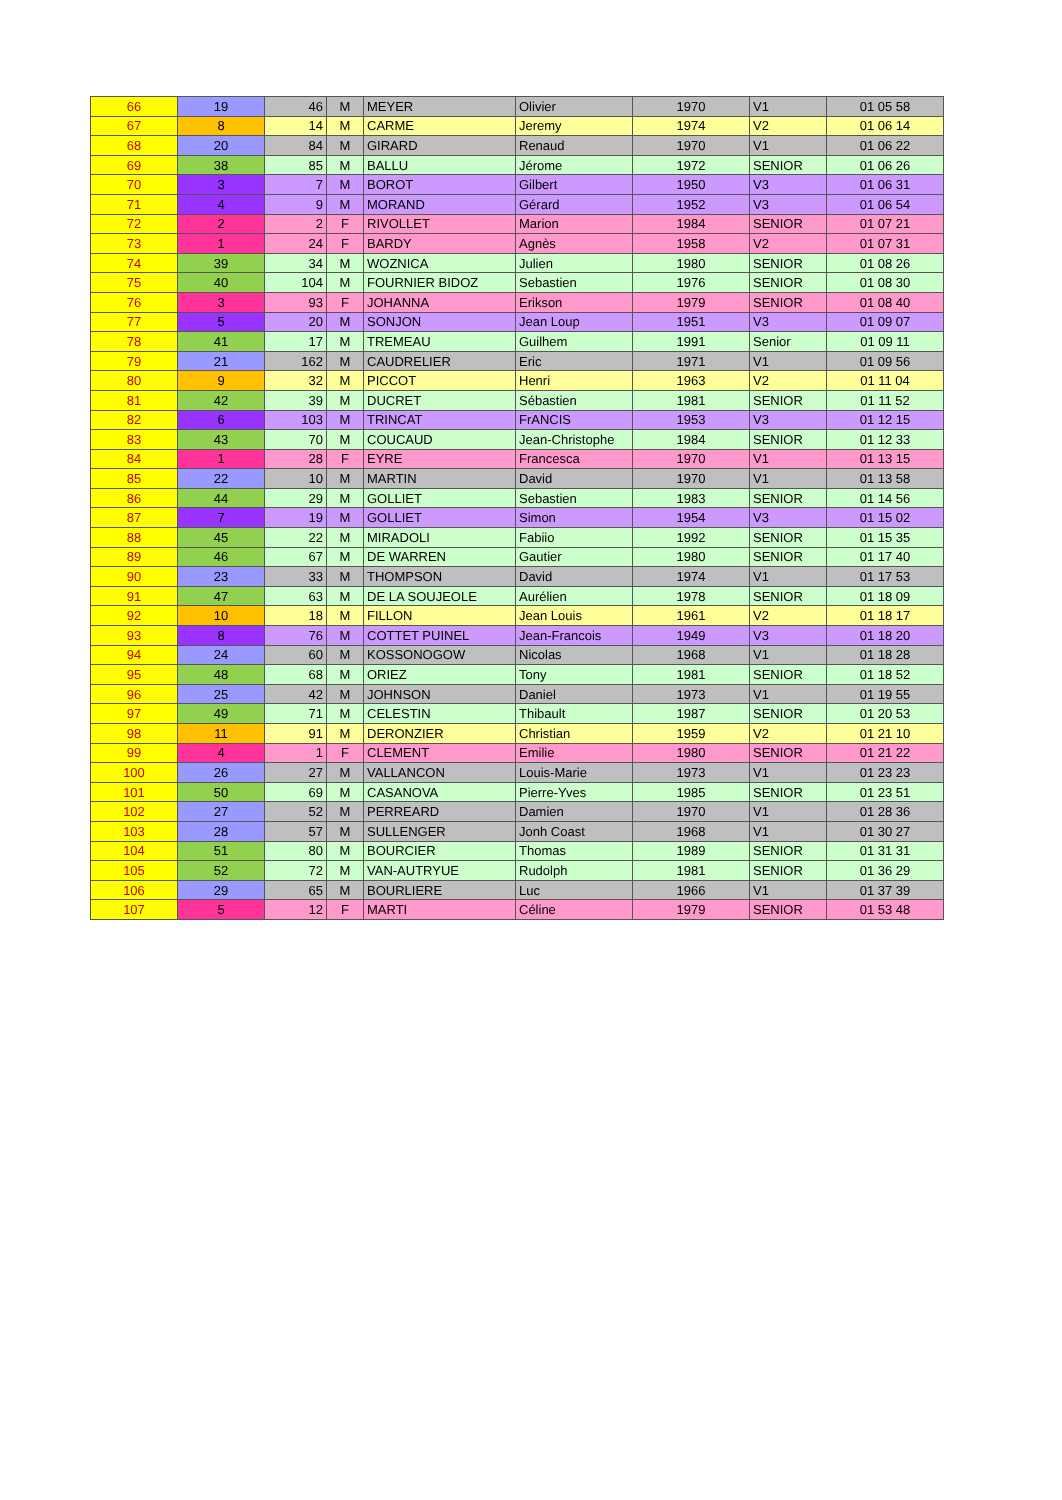| 66 | 19 | 46 | M | MEYER | Olivier | 1970 | V1 | 01 05 58 |
| 67 | 8 | 14 | M | CARME | Jeremy | 1974 | V2 | 01 06 14 |
| 68 | 20 | 84 | M | GIRARD | Renaud | 1970 | V1 | 01 06 22 |
| 69 | 38 | 85 | M | BALLU | Jérome | 1972 | SENIOR | 01 06 26 |
| 70 | 3 | 7 | M | BOROT | Gilbert | 1950 | V3 | 01 06 31 |
| 71 | 4 | 9 | M | MORAND | Gérard | 1952 | V3 | 01 06 54 |
| 72 | 2 | 2 | F | RIVOLLET | Marion | 1984 | SENIOR | 01 07 21 |
| 73 | 1 | 24 | F | BARDY | Agnès | 1958 | V2 | 01 07 31 |
| 74 | 39 | 34 | M | WOZNICA | Julien | 1980 | SENIOR | 01 08 26 |
| 75 | 40 | 104 | M | FOURNIER BIDOZ | Sebastien | 1976 | SENIOR | 01 08 30 |
| 76 | 3 | 93 | F | JOHANNA | Erikson | 1979 | SENIOR | 01 08 40 |
| 77 | 5 | 20 | M | SONJON | Jean Loup | 1951 | V3 | 01 09 07 |
| 78 | 41 | 17 | M | TREMEAU | Guilhem | 1991 | Senior | 01 09 11 |
| 79 | 21 | 162 | M | CAUDRELIER | Eric | 1971 | V1 | 01 09 56 |
| 80 | 9 | 32 | M | PICCOT | Henri | 1963 | V2 | 01 11 04 |
| 81 | 42 | 39 | M | DUCRET | Sébastien | 1981 | SENIOR | 01 11 52 |
| 82 | 6 | 103 | M | TRINCAT | FrANCIS | 1953 | V3 | 01 12 15 |
| 83 | 43 | 70 | M | COUCAUD | Jean-Christophe | 1984 | SENIOR | 01 12 33 |
| 84 | 1 | 28 | F | EYRE | Francesca | 1970 | V1 | 01 13 15 |
| 85 | 22 | 10 | M | MARTIN | David | 1970 | V1 | 01 13 58 |
| 86 | 44 | 29 | M | GOLLIET | Sebastien | 1983 | SENIOR | 01 14 56 |
| 87 | 7 | 19 | M | GOLLIET | Simon | 1954 | V3 | 01 15 02 |
| 88 | 45 | 22 | M | MIRADOLI | Fabiio | 1992 | SENIOR | 01 15 35 |
| 89 | 46 | 67 | M | DE WARREN | Gautier | 1980 | SENIOR | 01 17 40 |
| 90 | 23 | 33 | M | THOMPSON | David | 1974 | V1 | 01 17 53 |
| 91 | 47 | 63 | M | DE LA SOUJEOLE | Aurélien | 1978 | SENIOR | 01 18 09 |
| 92 | 10 | 18 | M | FILLON | Jean Louis | 1961 | V2 | 01 18 17 |
| 93 | 8 | 76 | M | COTTET PUINEL | Jean-Francois | 1949 | V3 | 01 18 20 |
| 94 | 24 | 60 | M | KOSSONOGOW | Nicolas | 1968 | V1 | 01 18 28 |
| 95 | 48 | 68 | M | ORIEZ | Tony | 1981 | SENIOR | 01 18 52 |
| 96 | 25 | 42 | M | JOHNSON | Daniel | 1973 | V1 | 01 19 55 |
| 97 | 49 | 71 | M | CELESTIN | Thibault | 1987 | SENIOR | 01 20 53 |
| 98 | 11 | 91 | M | DERONZIER | Christian | 1959 | V2 | 01 21 10 |
| 99 | 4 | 1 | F | CLEMENT | Emilie | 1980 | SENIOR | 01 21 22 |
| 100 | 26 | 27 | M | VALLANCON | Louis-Marie | 1973 | V1 | 01 23 23 |
| 101 | 50 | 69 | M | CASANOVA | Pierre-Yves | 1985 | SENIOR | 01 23 51 |
| 102 | 27 | 52 | M | PERREARD | Damien | 1970 | V1 | 01 28 36 |
| 103 | 28 | 57 | M | SULLENGER | Jonh Coast | 1968 | V1 | 01 30 27 |
| 104 | 51 | 80 | M | BOURCIER | Thomas | 1989 | SENIOR | 01 31 31 |
| 105 | 52 | 72 | M | VAN-AUTRYUE | Rudolph | 1981 | SENIOR | 01 36 29 |
| 106 | 29 | 65 | M | BOURLIERE | Luc | 1966 | V1 | 01 37 39 |
| 107 | 5 | 12 | F | MARTI | Céline | 1979 | SENIOR | 01 53 48 |